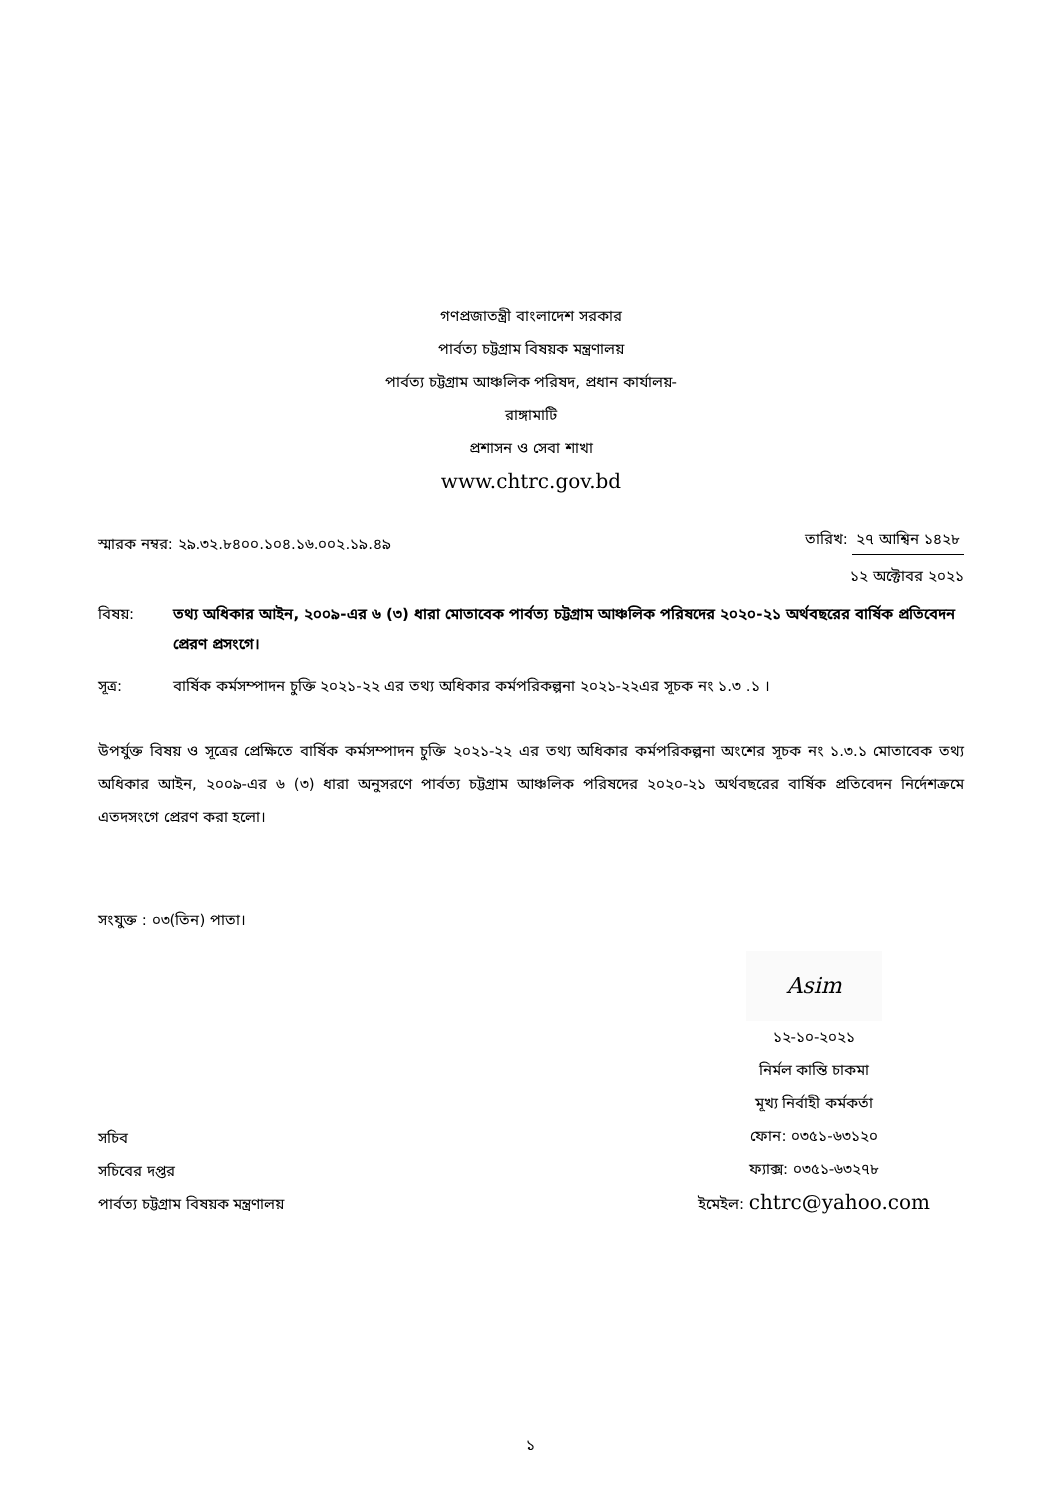গণপ্রজাতন্ত্রী বাংলাদেশ সরকার
পার্বত্য চট্টগ্রাম বিষয়ক মন্ত্রণালয়
পার্বত্য চট্টগ্রাম আঞ্চলিক পরিষদ, প্রধান কার্যালয়-
রাঙ্গামাটি
প্রশাসন ও সেবা শাখা
www.chtrc.gov.bd
স্মারক নম্বর: ২৯.৩২.৮৪০০.১০৪.১৬.০০২.১৯.৪৯
তারিখ: ২৭ আশ্বিন ১৪২৮
১২ অক্টোবর ২০২১
বিষয়: তথ্য অধিকার আইন, ২০০৯-এর ৬ (৩) ধারা মোতাবেক পার্বত্য চট্টগ্রাম আঞ্চলিক পরিষদের ২০২০-২১ অর্থবছরের বার্ষিক প্রতিবেদন প্রেরণ প্রসংগে।
সূত্র: বার্ষিক কর্মসম্পাদন চুক্তি ২০২১-২২ এর তথ্য অধিকার কর্মপরিকল্পনা ২০২১-২২এর সূচক নং ১.৩ .১ ।
উপর্যুক্ত বিষয় ও সূত্রের প্রেক্ষিতে বার্ষিক কর্মসম্পাদন চুক্তি ২০২১-২২ এর তথ্য অধিকার কর্মপরিকল্পনা অংশের সূচক নং ১.৩.১ মোতাবেক তথ্য অধিকার আইন, ২০০৯-এর ৬ (৩) ধারা অনুসরণে পার্বত্য চট্টগ্রাম আঞ্চলিক পরিষদের ২০২০-২১ অর্থবছরের বার্ষিক প্রতিবেদন নির্দেশক্রমে এতদসংগে প্রেরণ করা হলো।
সংযুক্ত : ০৩(তিন) পাতা।
সচিব
সচিবের দপ্তর
পার্বত্য চট্টগ্রাম বিষয়ক মন্ত্রণালয়
Asim
১২-১০-২০২১
নির্মল কান্তি চাকমা
মূখ্য নির্বাহী কর্মকর্তা
ফোন: ০৩৫১-৬৩১২০
ফ্যাক্স: ০৩৫১-৬৩২৭৮
ইমেইল: chtrc@yahoo.com
১